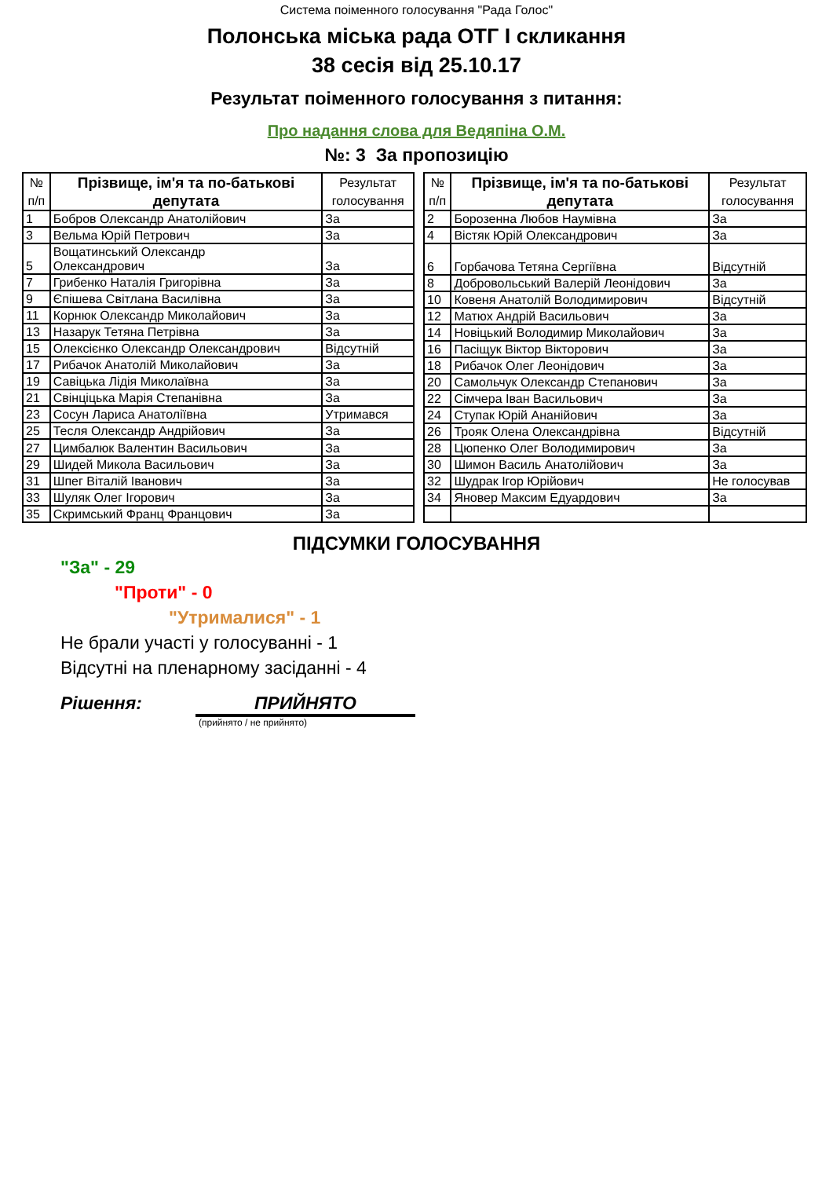Система поіменного голосування "Рада Голос"
Полонська міська рада ОТГ І скликання
38 сесія від 25.10.17
Результат поіменного голосування з питання:
Про надання слова для Ведяпіна О.М.
№: 3 За пропозицію
| № п/п | Прізвище, ім'я та по-батькові депутата | Результат голосування |
| --- | --- | --- |
| 1 | Бобров Олександр Анатолійович | За |
| 3 | Вельма Юрій Петрович | За |
| 5 | Вощатинський Олександр Олександрович | За |
| 7 | Грибенко Наталія Григорівна | За |
| 9 | Єпішева Світлана Василівна | За |
| 11 | Корнюк Олександр Миколайович | За |
| 13 | Назарук Тетяна Петрівна | За |
| 15 | Олексієнко Олександр Олександрович | Відсутній |
| 17 | Рибачок Анатолій Миколайович | За |
| 19 | Савіцька Лідія Миколаївна | За |
| 21 | Свінціцька Марія Степанівна | За |
| 23 | Сосун Лариса Анатоліївна | Утримався |
| 25 | Тесля Олександр Андрійович | За |
| 27 | Цимбалюк Валентин Васильович | За |
| 29 | Шидей Микола Васильович | За |
| 31 | Шпег Віталій Іванович | За |
| 33 | Шуляк Олег Ігорович | За |
| 35 | Скримський Франц Францович | За |
| № п/п | Прізвище, ім'я та по-батькові депутата | Результат голосування |
| --- | --- | --- |
| 2 | Борозенна Любов Наумівна | За |
| 4 | Вістяк Юрій Олександрович | За |
| 6 | Горбачова Тетяна Сергіївна | Відсутній |
| 8 | Добровольський Валерій Леонідович | За |
| 10 | Ковеня Анатолій Володимирович | Відсутній |
| 12 | Матюх Андрій Васильович | За |
| 14 | Новіцький Володимир Миколайович | За |
| 16 | Пасіщук Віктор Вікторович | За |
| 18 | Рибачок Олег Леонідович | За |
| 20 | Самольчук Олександр Степанович | За |
| 22 | Сімчера Іван Васильович | За |
| 24 | Ступак Юрій Ананійович | За |
| 26 | Трояк Олена Олександрівна | Відсутній |
| 28 | Цюпенко Олег Володимирович | За |
| 30 | Шимон Василь Анатолійович | За |
| 32 | Шудрак Ігор Юрійович | Не голосував |
| 34 | Яновер Максим Едуардович | За |
ПІДСУМКИ ГОЛОСУВАННЯ
"За" - 29
"Проти" - 0
"Утрималися" - 1
Не брали участі у голосуванні - 1
Відсутні на пленарному засіданні - 4
Рішення: ПРИЙНЯТО
(прийнято / не прийнято)